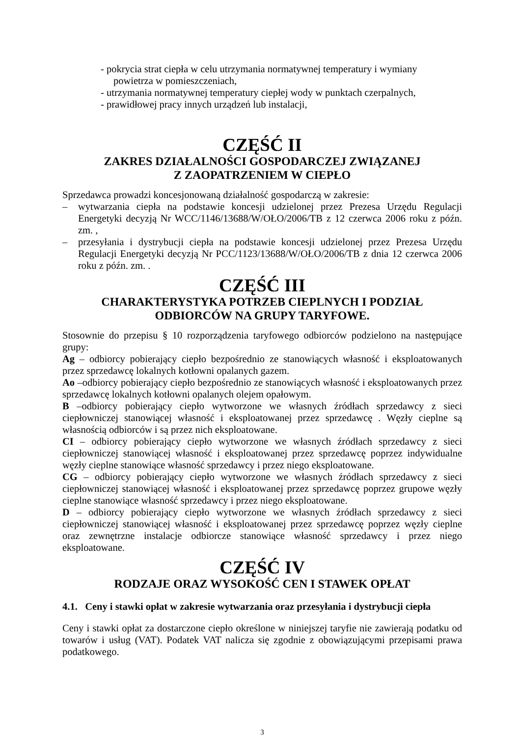- pokrycia strat ciepła w celu utrzymania normatywnej temperatury i wymiany
powietrza w pomieszczeniach,
- utrzymania normatywnej temperatury ciepłej wody w punktach czerpalnych,
- prawidłowej pracy innych urządzeń lub instalacji,
CZĘŚĆ II
ZAKRES DZIAŁALNOŚCI GOSPODARCZEJ ZWIĄZANEJ
Z ZAOPATRZENIEM W CIEPŁO
Sprzedawca prowadzi koncesjonowaną działalność gospodarczą w zakresie:
– wytwarzania ciepła na podstawie koncesji udzielonej przez Prezesa Urzędu Regulacji Energetyki decyzją Nr WCC/1146/13688/W/OŁO/2006/TB z 12 czerwca 2006 roku z późn. zm. ,
– przesyłania i dystrybucji ciepła na podstawie koncesji udzielonej przez Prezesa Urzędu Regulacji Energetyki decyzją Nr PCC/1123/13688/W/OŁO/2006/TB z dnia 12 czerwca 2006 roku z późn. zm. .
CZĘŚĆ III
CHARAKTERYSTYKA POTRZEB CIEPLNYCH I PODZIAŁ
ODBIORCÓW NA GRUPY TARYFOWE.
Stosownie do przepisu § 10 rozporządzenia taryfowego odbiorców podzielono na następujące grupy:
Ag – odbiorcy pobierający ciepło bezpośrednio ze stanowiących własność i eksploatowanych przez sprzedawcę lokalnych kotłowni opalanych gazem.
Ao –odbiorcy pobierający ciepło bezpośrednio ze stanowiących własność i eksploatowanych przez sprzedawcę lokalnych kotłowni opalanych olejem opałowym.
B –odbiorcy pobierający ciepło wytworzone we własnych źródłach sprzedawcy z sieci ciepłowniczej stanowiącej własność i eksploatowanej przez sprzedawcę . Węzły cieplne są własnością odbiorców i są przez nich eksploatowane.
CI – odbiorcy pobierający ciepło wytworzone we własnych źródłach sprzedawcy z sieci ciepłowniczej stanowiącej własność i eksploatowanej przez sprzedawcę poprzez indywidualne węzły cieplne stanowiące własność sprzedawcy i przez niego eksploatowane.
CG – odbiorcy pobierający ciepło wytworzone we własnych źródłach sprzedawcy z sieci ciepłowniczej stanowiącej własność i eksploatowanej przez sprzedawcę poprzez grupowe węzły cieplne stanowiące własność sprzedawcy i przez niego eksploatowane.
D – odbiorcy pobierający ciepło wytworzone we własnych źródłach sprzedawcy z sieci ciepłowniczej stanowiącej własność i eksploatowanej przez sprzedawcę poprzez węzły cieplne oraz zewnętrzne instalacje odbiorcze stanowiące własność sprzedawcy i przez niego eksploatowane.
CZĘŚĆ IV
RODZAJE ORAZ WYSOKOŚĆ CEN I STAWEK OPŁAT
4.1. Ceny i stawki opłat w zakresie wytwarzania oraz przesyłania i dystrybucji ciepła
Ceny i stawki opłat za dostarczone ciepło określone w niniejszej taryfie nie zawierają podatku od towarów i usług (VAT). Podatek VAT nalicza się zgodnie z obowiązującymi przepisami prawa podatkowego.
3